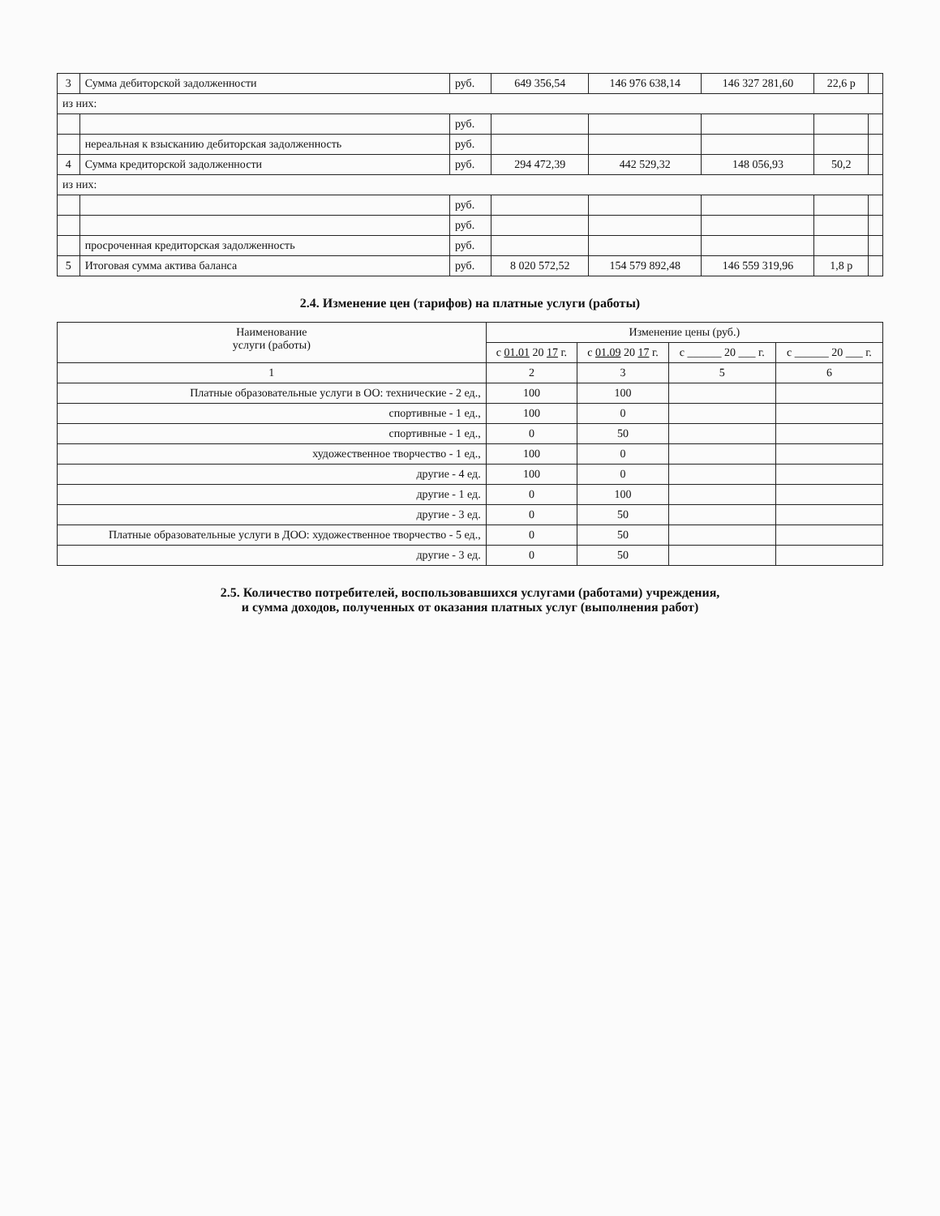| 3 | Сумма дебиторской задолженности | руб. | 649 356,54 | 146 976 638,14 | 146 327 281,60 | 22,6 р | |
| из них: | | | | | | | |
| | | руб. | | | | | |
| | нереальная к взысканию дебиторская задолженность | руб. | | | | | |
| 4 | Сумма кредиторской задолженности | руб. | 294 472,39 | 442 529,32 | 148 056,93 | 50,2 | |
| из них: | | | | | | | |
| | | руб. | | | | | |
| | | руб. | | | | | |
| | просроченная кредиторская задолженность | руб. | | | | | |
| 5 | Итоговая сумма актива баланса | руб. | 8 020 572,52 | 154 579 892,48 | 146 559 319,96 | 1,8 р | |
2.4. Изменение цен (тарифов) на платные услуги (работы)
| Наименование услуги (работы) | Изменение цены (руб.) | | | |
| --- | --- | --- | --- | --- |
| | с 01.01 20 17 г. | с 01.09 20 17 г. | с ______ 20 ___ г. | с ______ 20 ___ г. |
| 1 | 2 | 3 | 5 | 6 |
| Платные образовательные услуги в ОО: технические - 2 ед., | 100 | 100 | | |
| спортивные - 1 ед., | 100 | 0 | | |
| спортивные - 1 ед., | 0 | 50 | | |
| художественное творчество - 1 ед., | 100 | 0 | | |
| другие - 4 ед. | 100 | 0 | | |
| другие - 1 ед. | 0 | 100 | | |
| другие - 3 ед. | 0 | 50 | | |
| Платные образовательные услуги в ДОО: художественное творчество - 5 ед., | 0 | 50 | | |
| другие - 3 ед. | 0 | 50 | | |
2.5. Количество потребителей, воспользовавшихся услугами (работами) учреждения,
и сумма доходов, полученных от оказания платных услуг (выполнения работ)